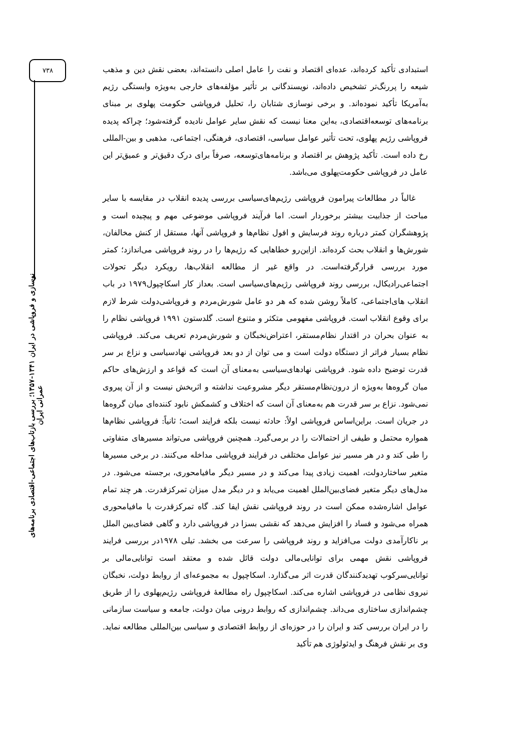۷۳۸
نوسازی و فروپاشی در ایران ۱۳۴۱-۱۳۵۷؛ بررسی بازتاب‌های اجتماعی-اقتصادی برنامه‌های عمرانی ایران
استبدادی تأکید کرده‌اند، عده‌ای اقتصاد و نفت را عامل اصلی دانسته‌اند، بعضی نقش دین و مذهب شیعه را پررنگ‌تر تشخیص داده‌اند، نویسندگانی بر تأثیر مؤلفه‌های خارجی به‌ویژه وابستگی رژیم به‌آمریکا تأکید نموده‌اند. و برخی نوسازی شتابان را، تحلیل فروپاشی حکومت پهلوی بر مبنای برنامه‌های توسعه‌اقتصادی، به‌این معنا نیست که نقش سایر عوامل نادیده گرفته‌شود؛ چراکه پدیده فروپاشی رژیم پهلوی، تحت تأثیر عوامل سیاسی، اقتصادی، فرهنگی، اجتماعی، مذهبی و بین-المللی رخ داده است. تأکید پژوهش بر اقتصاد و برنامه‌های‌توسعه، صرفاً برای درک دقیق‌تر و عمیق‌تر این عامل در فروپاشی حکومت‌پهلوی می‌باشد.
غالباً در مطالعات پیرامون فروپاشی رژیم‌های‌سیاسی بررسی پدیده انقلاب در مقایسه با سایر مباحث از جذابیت بیشتر برخوردار است. اما فرآیند فروپاشی موضوعی مهم و پیچیده است و پژوهشگران کمتر درباره روند فرسایش و افول نظام‌ها و فروپاشی آنها، مستقل از کنش مخالفان، شورش‌ها و انقلاب بحث کرده‌اند. ازاین‌رو خطاهایی که رژیم‌ها را در روند فروپاشی می‌اندازد؛ کمتر مورد بررسی قرارگرفته‌است. در واقع غیر از مطالعه انقلاب‌ها، رویکرد دیگر تحولات اجتماعی‌رادیکال، بررسی روند فروپاشی رژیم‌های‌سیاسی است. بعداز کار اسکاچپول۱۹۷۹ در باب انقلاب های‌اجتماعی، کاملاً روشن شده که هر دو عامل شورش‌مردم و فروپاشی‌دولت شرط لازم برای وقوع انقلاب است. فروپاشی مفهومی متکثر و متنوع است. گلدستون ۱۹۹۱ فروپاشی نظام را به عنوان بحران در اقتدار نظام‌مستقر، اعتراض‌نخبگان و شورش‌مردم تعریف می‌کند. فروپاشی نظام بسیار فراتر از دستگاه دولت است و می توان از دو بعد فروپاشی نهادسیاسی و نزاع بر سر قدرت توضیح داده شود. فروپاشی نهادهای‌سیاسی به‌معنای آن است که قواعد و ارزش‌های حاکم میان گروه‌ها به‌ویژه از درون‌نظام‌مستقر دیگر مشروعیت نداشته و اثربخش نیست و از آن پیروی نمی‌شود. نزاع بر سر قدرت هم به‌معنای آن است که اختلاف و کشمکش نابود کننده‌ای میان گروه‌ها در جریان است. براین‌اساس فروپاشی اولاً: حادثه نیست بلکه فرایند است؛ ثانیاً: فروپاشی نظام‌ها همواره محتمل و طیفی از احتمالات را در برمی‌گیرد. همچنین فروپاشی می‌تواند مسیرهای متفاوتی را طی کند و در هر مسیر نیز عوامل مختلفی در فرایند فروپاشی مداخله می‌کنند. در برخی مسیرها متغیر ساختاردولت، اهمیت زیادی پیدا می‌کند و در مسیر دیگر مافیامحوری، برجسته می‌شود. در مدل‌های دیگر متغیر فضای‌بین‌الملل اهمیت می‌یابد و در دیگر مدل میزان تمرکزقدرت. هر چند تمام عوامل اشاره‌شده ممکن است در روند فروپاشی نقش ایفا کند. گاه تمرکزقدرت با مافیامحوری همراه می‌شود و فساد را افزایش می‌دهد که نقشی بسزا در فروپاشی دارد و گاهی فضای‌بین الملل بر ناکارآمدی دولت می‌افزاید و روند فروپاشی را سرعت می بخشد. تیلی ۱۹۷۸در بررسی فرایند فروپاشی نقش مهمی برای توانایی‌مالی دولت قائل شده و معتقد است توانایی‌مالی بر توانایی‌سرکوب تهدیدکنندگان قدرت اثر می‌گذارد. اسکاچپول به مجموعه‌ای از روابط دولت، نخبگان نیروی نظامی در فروپاشی اشاره می‌کند. اسکاچپول راه مطالعهٔ فروپاشی رژیم‌پهلوی را از طریق چشم‌اندازی ساختاری می‌داند. چشم‌اندازی که روابط درونی میان دولت، جامعه و سیاست سازمانی را در ایران بررسی کند و ایران را در حوزه‌ای از روابط اقتصادی و سیاسی بین‌المللی مطالعه نماید. وی بر نقش فرهنگ و ایدئولوژی هم تأکید